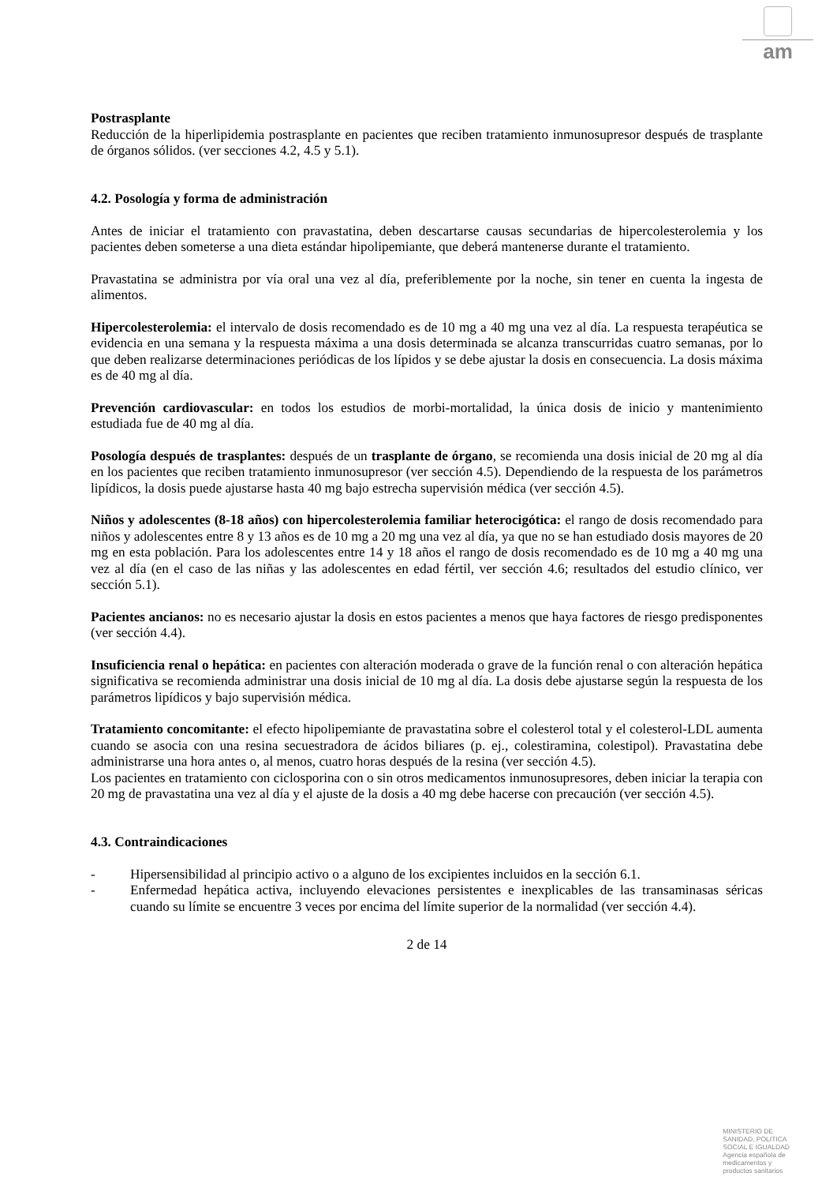am
Postrasplante
Reducción de la hiperlipidemia postrasplante en pacientes que reciben tratamiento inmunosupresor después de trasplante de órganos sólidos. (ver secciones 4.2, 4.5 y 5.1).
4.2. Posología y forma de administración
Antes de iniciar el tratamiento con pravastatina, deben descartarse causas secundarias de hipercolesterolemia y los pacientes deben someterse a una dieta estándar hipolipemiante, que deberá mantenerse durante el tratamiento.
Pravastatina se administra por vía oral una vez al día, preferiblemente por la noche, sin tener en cuenta la ingesta de alimentos.
Hipercolesterolemia: el intervalo de dosis recomendado es de 10 mg a 40 mg una vez al día. La respuesta terapéutica se evidencia en una semana y la respuesta máxima a una dosis determinada se alcanza transcurridas cuatro semanas, por lo que deben realizarse determinaciones periódicas de los lípidos y se debe ajustar la dosis en consecuencia. La dosis máxima es de 40 mg al día.
Prevención cardiovascular: en todos los estudios de morbi-mortalidad, la única dosis de inicio y mantenimiento estudiada fue de 40 mg al día.
Posología después de trasplantes: después de un trasplante de órgano, se recomienda una dosis inicial de 20 mg al día en los pacientes que reciben tratamiento inmunosupresor (ver sección 4.5). Dependiendo de la respuesta de los parámetros lipídicos, la dosis puede ajustarse hasta 40 mg bajo estrecha supervisión médica (ver sección 4.5).
Niños y adolescentes (8-18 años) con hipercolesterolemia familiar heterocigótica: el rango de dosis recomendado para niños y adolescentes entre 8 y 13 años es de 10 mg a 20 mg una vez al día, ya que no se han estudiado dosis mayores de 20 mg en esta población. Para los adolescentes entre 14 y 18 años el rango de dosis recomendado es de 10 mg a 40 mg una vez al día (en el caso de las niñas y las adolescentes en edad fértil, ver sección 4.6; resultados del estudio clínico, ver sección 5.1).
Pacientes ancianos: no es necesario ajustar la dosis en estos pacientes a menos que haya factores de riesgo predisponentes (ver sección 4.4).
Insuficiencia renal o hepática: en pacientes con alteración moderada o grave de la función renal o con alteración hepática significativa se recomienda administrar una dosis inicial de 10 mg al día. La dosis debe ajustarse según la respuesta de los parámetros lipídicos y bajo supervisión médica.
Tratamiento concomitante: el efecto hipolipemiante de pravastatina sobre el colesterol total y el colesterol-LDL aumenta cuando se asocia con una resina secuestradora de ácidos biliares (p. ej., colestiramina, colestipol). Pravastatina debe administrarse una hora antes o, al menos, cuatro horas después de la resina (ver sección 4.5).
Los pacientes en tratamiento con ciclosporina con o sin otros medicamentos inmunosupresores, deben iniciar la terapia con 20 mg de pravastatina una vez al día y el ajuste de la dosis a 40 mg debe hacerse con precaución (ver sección 4.5).
4.3. Contraindicaciones
- Hipersensibilidad al principio activo o a alguno de los excipientes incluidos en la sección 6.1.
- Enfermedad hepática activa, incluyendo elevaciones persistentes e inexplicables de las transaminasas séricas cuando su límite se encuentre 3 veces por encima del límite superior de la normalidad (ver sección 4.4).
2 de 14
MINISTERIO DE
SANIDAD, POLITICA
SOCIAL E IGUALDAD
Agencia española de
medicamentos y
productos sanitarios